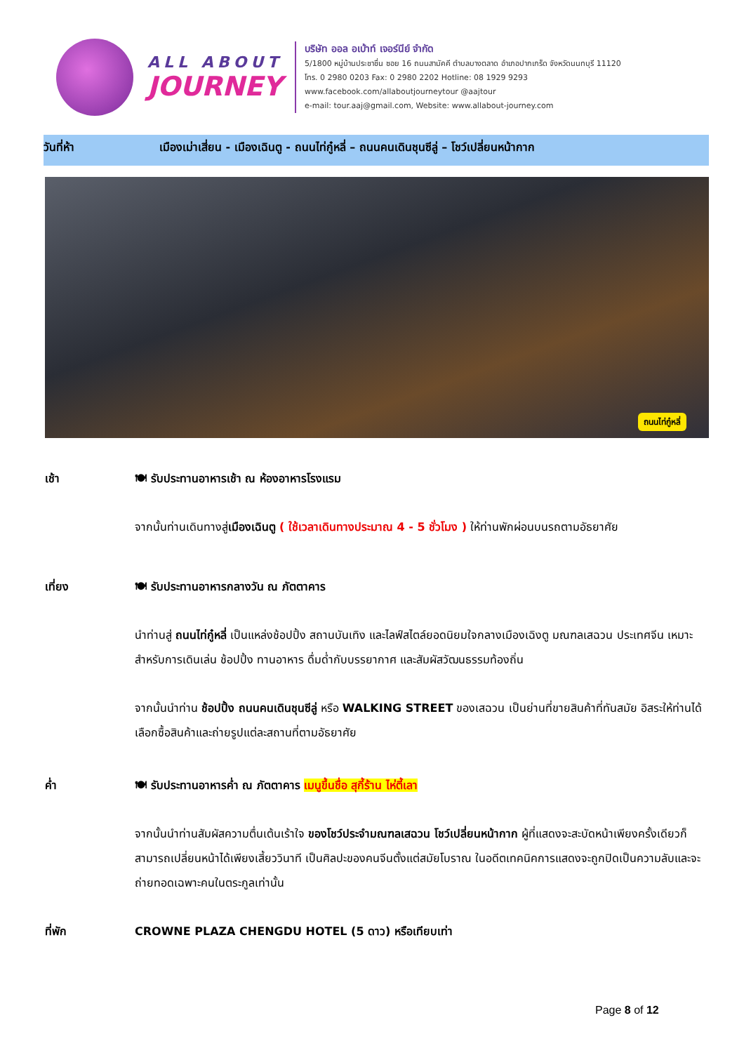ALL ABOUT
JOURNEY
บริษัท ออล อเบ้าท์ เจอร์นีย์ จำกัด
5/1800 หมู่บ้านประชาชื่น ซอย 16 ถนนสามัคคี ตำบลบางตลาด อำเภอปากเกร็ด จังหวัดนนทบุรี 11120
โทร. 0 2980 0203 Fax: 0 2980 2202 Hotline: 08 1929 9293
www.facebook.com/allaboutjourneytour @aajtour
e-mail: tour.aaj@gmail.com, Website: www.allabout-journey.com
วันที่ห้า เมืองเม่าเสี่ยน - เมืองเฉินตู - ถนนไท่กู๋หลี่ – ถนนคนเดินชุนซีลู่ – โชว์เปลี่ยนหน้ากาก
ถนนไท่กู๋หลี่
เช้า 🍽 รับประทานอาหารเช้า ณ ห้องอาหารโรงแรม
จากนั้นท่านเดินทางสู่เมืองเฉินตู ( ใช้เวลาเดินทางประมาณ 4 - 5 ชั่วโมง ) ให้ท่านพักผ่อนบนรถตามอัธยาศัย
เที่ยง 🍽 รับประทานอาหารกลางวัน ณ ภัตตาคาร
นำท่านสู่ ถนนไท่กู๋หลี่ เป็นแหล่งช้อปปิ้ง สถานบันเทิง และไลฟ์สไตล์ยอดนิยมใจกลางเมืองเฉิงตู มณฑลเสฉวน ประเทศจีน เหมาะสำหรับการเดินเล่น ช้อปปิ้ง ทานอาหาร ดื่มด่ำกับบรรยากาศ และสัมผัสวัฒนธรรมท้องถิ่น
จากนั้นนำท่าน ช้อปปิ้ง ถนนคนเดินชุนซีลู่ หรือ WALKING STREET ของเสฉวน เป็นย่านที่ขายสินค้าที่ทันสมัย อิสระให้ท่านได้เลือกซื้อสินค้าและถ่ายรูปแต่ละสถานที่ตามอัธยาศัย
ค่ำ 🍽 รับประทานอาหารค่ำ ณ ภัตตาคาร เมนูขึ้นชื่อ สุกี้ร้าน ไห่ตี้เลา
จากนั้นนำท่านสัมผัสความตื่นเต้นเร้าใจ ของโชว์ประจำมณฑลเสฉวน โชว์เปลี่ยนหน้ากาก ผู้ที่แสดงจะสะบัดหน้าเพียงครั้งเดียวก็ สามารถเปลี่ยนหน้าได้เพียงเสี้ยววินาที เป็นศิลปะของคนจีนตั้งแต่สมัยโบราณ ในอดีตเทคนิคการแสดงจะถูกปิดเป็นความลับและจะถ่ายทอดเฉพาะคนในตระกูลเท่านั้น
ที่พัก CROWNE PLAZA CHENGDU HOTEL (5 ดาว) หรือเทียบเท่า
Page 8 of 12